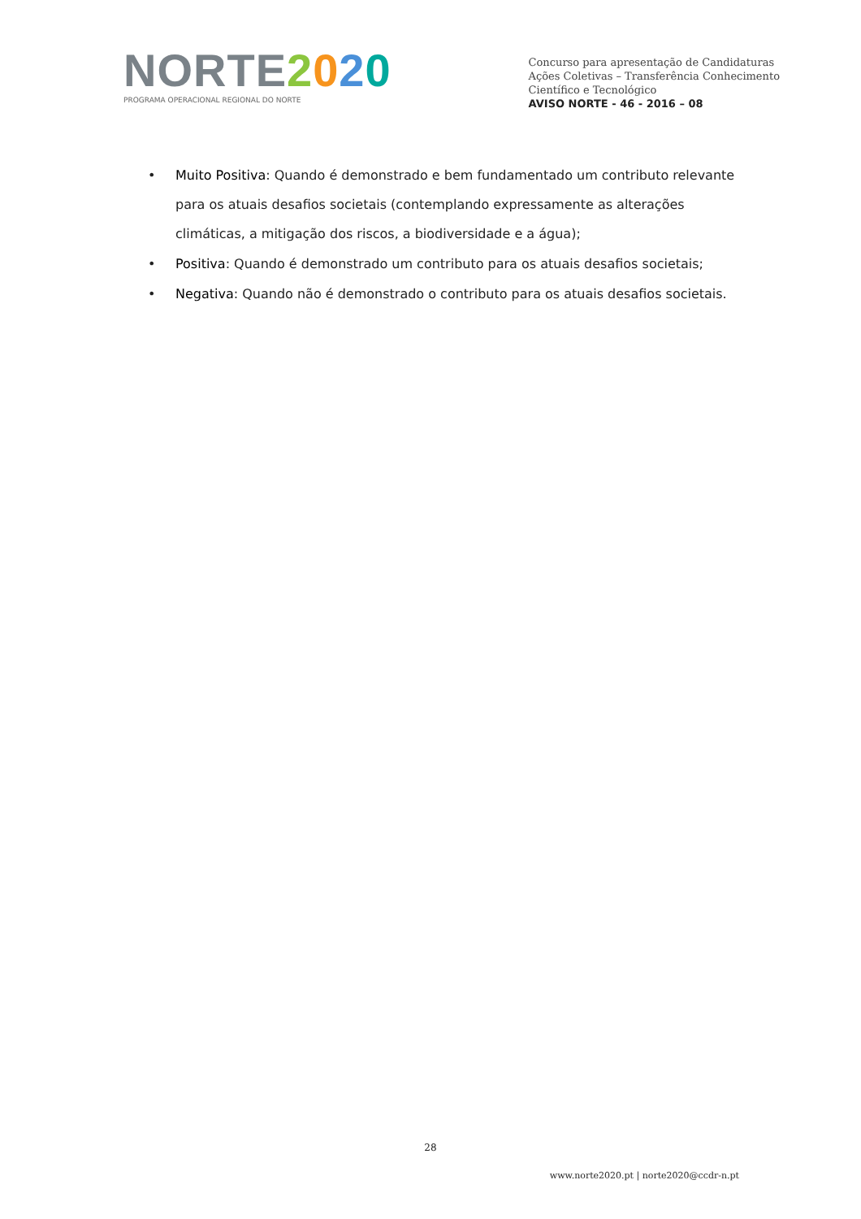NORTE 2020
PROGRAMA OPERACIONAL REGIONAL DO NORTE
Concurso para apresentação de Candidaturas
Ações Coletivas – Transferência Conhecimento
Científico e Tecnológico
AVISO NORTE - 46 - 2016 – 08
• Muito Positiva: Quando é demonstrado e bem fundamentado um contributo relevante para os atuais desafios societais (contemplando expressamente as alterações climáticas, a mitigação dos riscos, a biodiversidade e a água);
• Positiva: Quando é demonstrado um contributo para os atuais desafios societais;
• Negativa: Quando não é demonstrado o contributo para os atuais desafios societais.
28
www.norte2020.pt | norte2020@ccdr-n.pt